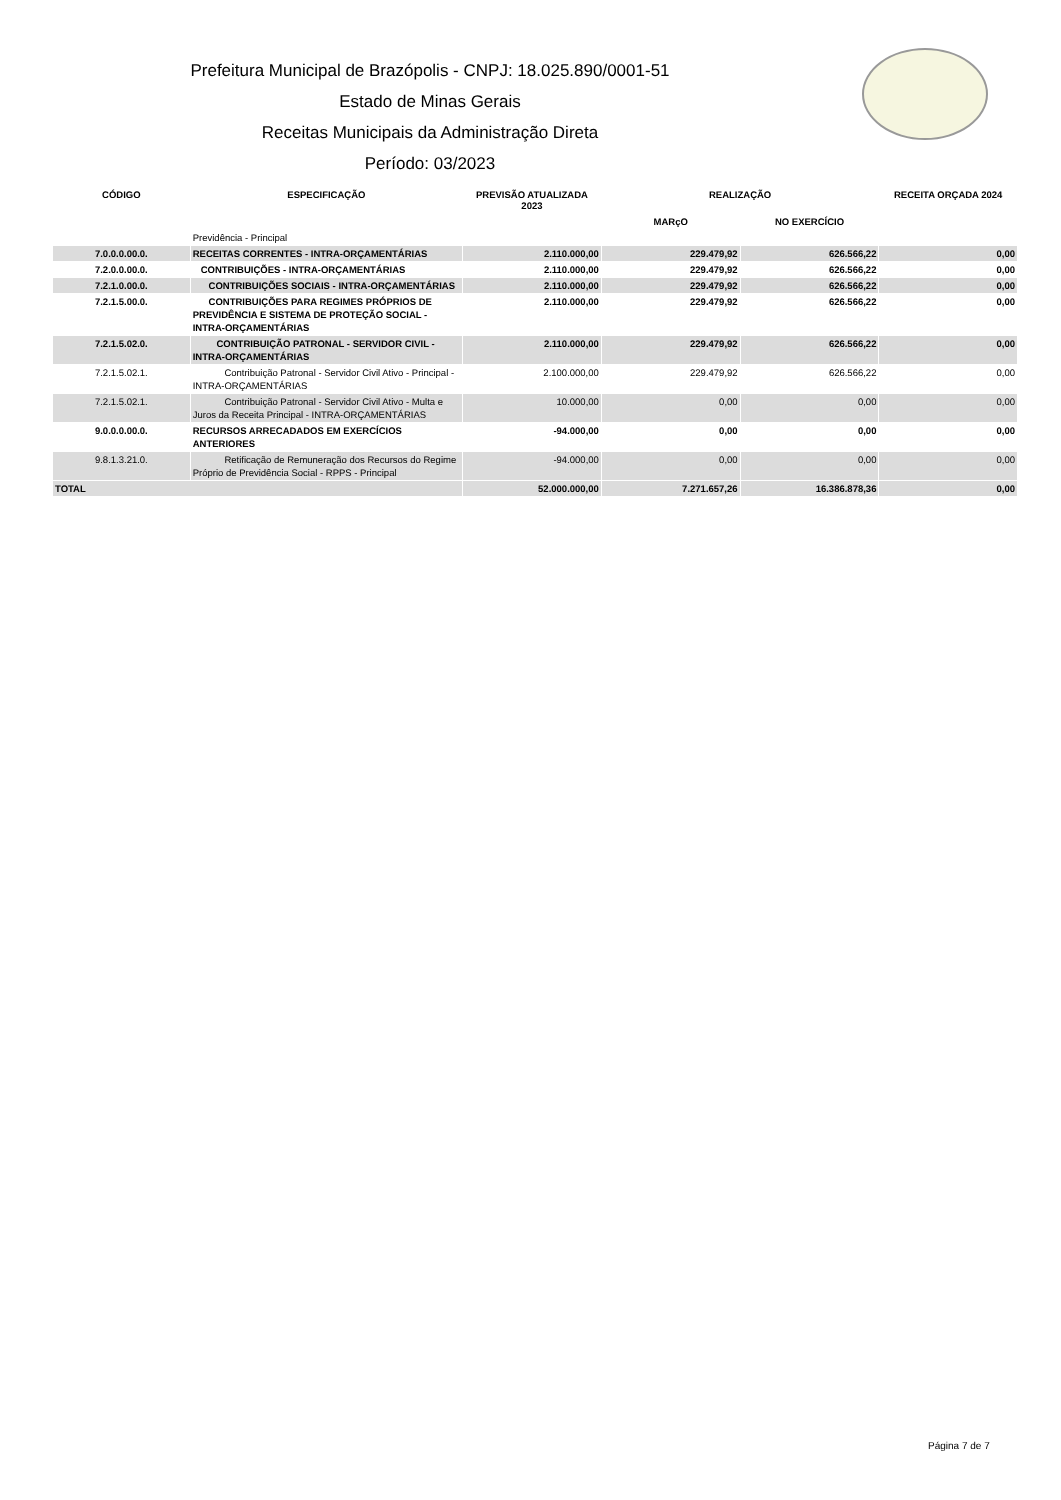Prefeitura Municipal de Brazópolis - CNPJ: 18.025.890/0001-51
Estado de Minas Gerais
Receitas Municipais da Administração Direta
Período: 03/2023
| CÓDIGO | ESPECIFICAÇÃO | PREVISÃO ATUALIZADA 2023 | REALIZAÇÃO | | RECEITA ORÇADA 2024 |
| --- | --- | --- | --- | --- | --- |
| | | | MARçO | NO EXERCÍCIO | |
| | Previdência - Principal | | | | |
| 7.0.0.0.00.0. | RECEITAS CORRENTES - INTRA-ORÇAMENTÁRIAS | 2.110.000,00 | 229.479,92 | 626.566,22 | 0,00 |
| 7.2.0.0.00.0. | CONTRIBUIÇÕES - INTRA-ORÇAMENTÁRIAS | 2.110.000,00 | 229.479,92 | 626.566,22 | 0,00 |
| 7.2.1.0.00.0. | CONTRIBUIÇÕES SOCIAIS - INTRA-ORÇAMENTÁRIAS | 2.110.000,00 | 229.479,92 | 626.566,22 | 0,00 |
| 7.2.1.5.00.0. | CONTRIBUIÇÕES PARA REGIMES PRÓPRIOS DE PREVIDÊNCIA E SISTEMA DE PROTEÇÃO SOCIAL - INTRA-ORÇAMENTÁRIAS | 2.110.000,00 | 229.479,92 | 626.566,22 | 0,00 |
| 7.2.1.5.02.0. | CONTRIBUIÇÃO PATRONAL - SERVIDOR CIVIL - INTRA-ORÇAMENTÁRIAS | 2.110.000,00 | 229.479,92 | 626.566,22 | 0,00 |
| 7.2.1.5.02.1. | Contribuição Patronal - Servidor Civil Ativo - Principal - INTRA-ORÇAMENTÁRIAS | 2.100.000,00 | 229.479,92 | 626.566,22 | 0,00 |
| 7.2.1.5.02.1. | Contribuição Patronal - Servidor Civil Ativo - Multa e Juros da Receita Principal - INTRA-ORÇAMENTÁRIAS | 10.000,00 | 0,00 | 0,00 | 0,00 |
| 9.0.0.0.00.0. | RECURSOS ARRECADADOS EM EXERCÍCIOS ANTERIORES | -94.000,00 | 0,00 | 0,00 | 0,00 |
| 9.8.1.3.21.0. | Retificação de Remuneração dos Recursos do Regime Próprio de Previdência Social - RPPS - Principal | -94.000,00 | 0,00 | 0,00 | 0,00 |
| TOTAL | | 52.000.000,00 | 7.271.657,26 | 16.386.878,36 | 0,00 |
Página 7 de 7